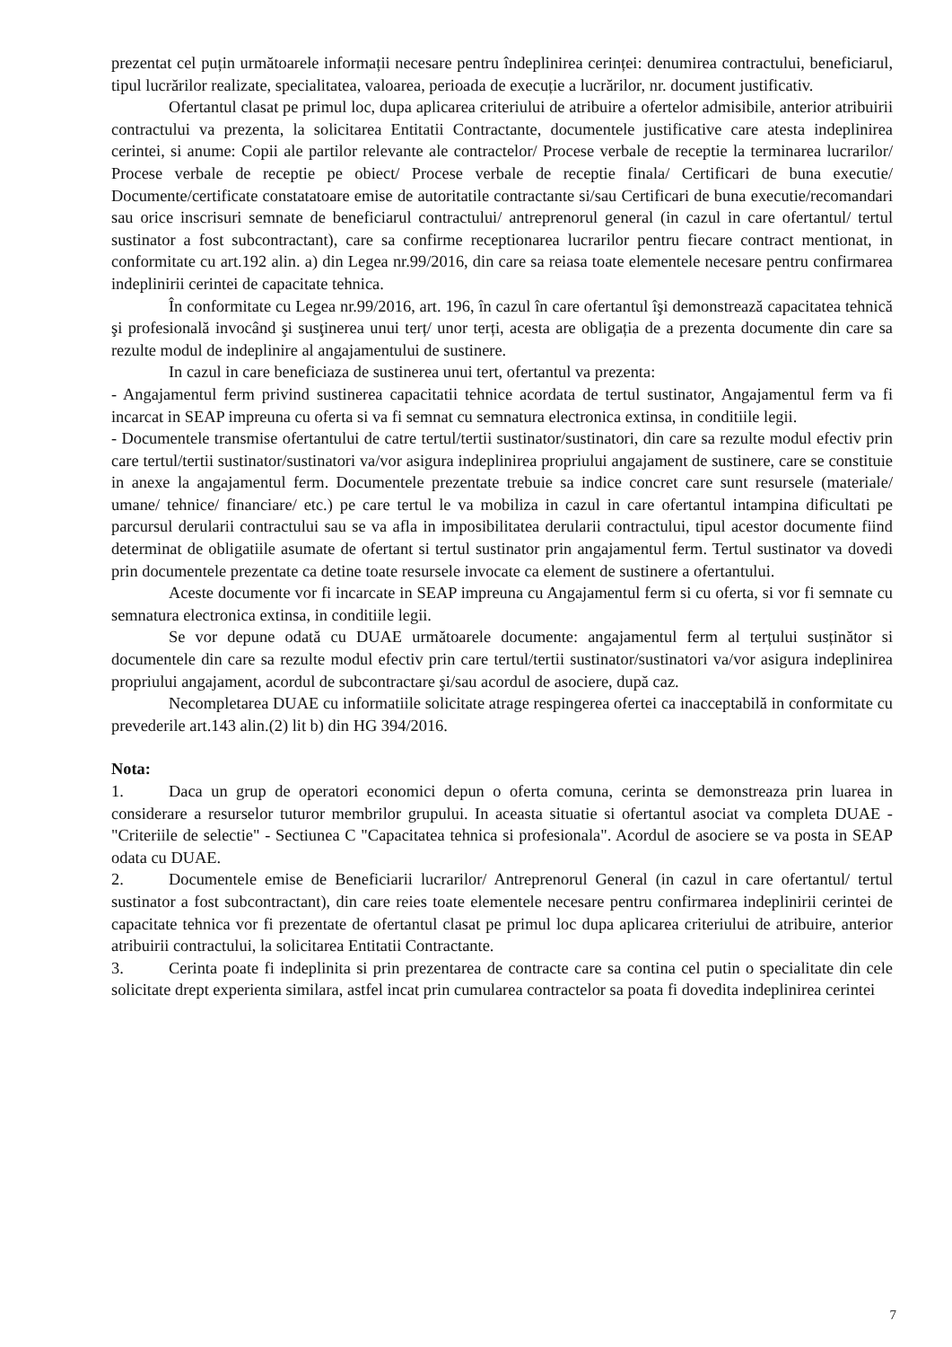prezentat cel puțin următoarele informații necesare pentru îndeplinirea cerinței: denumirea contractului, beneficiarul, tipul lucrărilor realizate, specialitatea, valoarea, perioada de execuție a lucrărilor, nr. document justificativ.
Ofertantul clasat pe primul loc, dupa aplicarea criteriului de atribuire a ofertelor admisibile, anterior atribuirii contractului va prezenta, la solicitarea Entitatii Contractante, documentele justificative care atesta indeplinirea cerintei, si anume: Copii ale partilor relevante ale contractelor/ Procese verbale de receptie la terminarea lucrarilor/ Procese verbale de receptie pe obiect/ Procese verbale de receptie finala/ Certificari de buna executie/ Documente/certificate constatatoare emise de autoritatile contractante si/sau Certificari de buna executie/recomandari sau orice inscrisuri semnate de beneficiarul contractului/ antreprenorul general (in cazul in care ofertantul/ tertul sustinator a fost subcontractant), care sa confirme receptionarea lucrarilor pentru fiecare contract mentionat, in conformitate cu art.192 alin. a) din Legea nr.99/2016, din care sa reiasa toate elementele necesare pentru confirmarea indeplinirii cerintei de capacitate tehnica.
În conformitate cu Legea nr.99/2016, art. 196, în cazul în care ofertantul îşi demonstrează capacitatea tehnică şi profesională invocând şi susţinerea unui terț/ unor terți, acesta are obligația de a prezenta documente din care sa rezulte modul de indeplinire al angajamentului de sustinere.
In cazul in care beneficiaza de sustinerea unui tert, ofertantul va prezenta:
- Angajamentul ferm privind sustinerea capacitatii tehnice acordata de tertul sustinator, Angajamentul ferm va fi incarcat in SEAP impreuna cu oferta si va fi semnat cu semnatura electronica extinsa, in conditiile legii.
- Documentele transmise ofertantului de catre tertul/tertii sustinator/sustinatori, din care sa rezulte modul efectiv prin care tertul/tertii sustinator/sustinatori va/vor asigura indeplinirea propriului angajament de sustinere, care se constituie in anexe la angajamentul ferm. Documentele prezentate trebuie sa indice concret care sunt resursele (materiale/ umane/ tehnice/ financiare/ etc.) pe care tertul le va mobiliza in cazul in care ofertantul intampina dificultati pe parcursul derularii contractului sau se va afla in imposibilitatea derularii contractului, tipul acestor documente fiind determinat de obligatiile asumate de ofertant si tertul sustinator prin angajamentul ferm. Tertul sustinator va dovedi prin documentele prezentate ca detine toate resursele invocate ca element de sustinere a ofertantului.
Aceste documente vor fi incarcate in SEAP impreuna cu Angajamentul ferm si cu oferta, si vor fi semnate cu semnatura electronica extinsa, in conditiile legii.
Se vor depune odată cu DUAE următoarele documente: angajamentul ferm al terțului susținător si documentele din care sa rezulte modul efectiv prin care tertul/tertii sustinator/sustinatori va/vor asigura indeplinirea propriului angajament, acordul de subcontractare şi/sau acordul de asociere, după caz.
Necompletarea DUAE cu informatiile solicitate atrage respingerea ofertei ca inacceptabilă in conformitate cu prevederile art.143 alin.(2) lit b) din HG 394/2016.
Nota:
1. Daca un grup de operatori economici depun o oferta comuna, cerinta se demonstreaza prin luarea in considerare a resurselor tuturor membrilor grupului. In aceasta situatie si ofertantul asociat va completa DUAE - "Criteriile de selectie" - Sectiunea C "Capacitatea tehnica si profesionala". Acordul de asociere se va posta in SEAP odata cu DUAE.
2. Documentele emise de Beneficiarii lucrarilor/ Antreprenorul General (in cazul in care ofertantul/ tertul sustinator a fost subcontractant), din care reies toate elementele necesare pentru confirmarea indeplinirii cerintei de capacitate tehnica vor fi prezentate de ofertantul clasat pe primul loc dupa aplicarea criteriului de atribuire, anterior atribuirii contractului, la solicitarea Entitatii Contractante.
3. Cerinta poate fi indeplinita si prin prezentarea de contracte care sa contina cel putin o specialitate din cele solicitate drept experienta similara, astfel incat prin cumularea contractelor sa poata fi dovedita indeplinirea cerintei
7